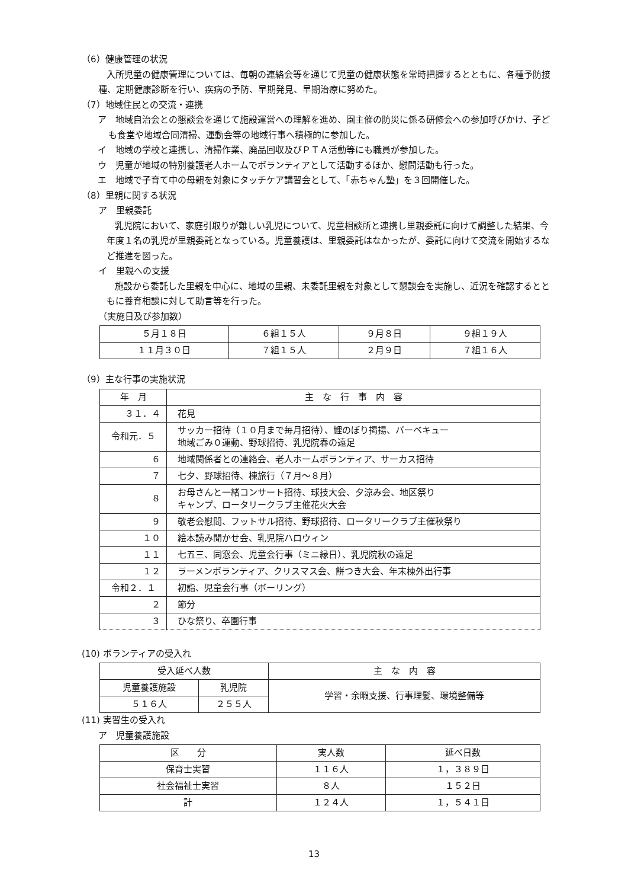（6）健康管理の状況
入所児童の健康管理については、毎朝の連絡会等を通じて児童の健康状態を常時把握するとともに、各種予防接種、定期健康診断を行い、疾病の予防、早期発見、早期治療に努めた。
（7）地域住民との交流・連携
ア　地域自治会との懇談会を通じて施設運営への理解を進め、園主催の防災に係る研修会への参加呼びかけ、子ども食堂や地域合同清掃、運動会等の地域行事へ積極的に参加した。
イ　地域の学校と連携し、清掃作業、廃品回収及びＰＴＡ活動等にも職員が参加した。
ウ　児童が地域の特別養護老人ホームでボランティアとして活動するほか、慰問活動も行った。
エ　地域で子育て中の母親を対象にタッチケア講習会として、「赤ちゃん塾」を３回開催した。
（8）里親に関する状況
ア　里親委託
乳児院において、家庭引取りが難しい乳児について、児童相談所と連携し里親委託に向けて調整した結果、今年度１名の乳児が里親委託となっている。児童養護は、里親委託はなかったが、委託に向けて交流を開始するなど推進を図った。
イ　里親への支援
施設から委託した里親を中心に、地域の里親、未委託里親を対象として懇談会を実施し、近況を確認するとともに養育相談に対して助言等を行った。
（実施日及び参加数）
| ５月１８日 | ６組１５人 | ９月８日 | ９組１９人 |
| １１月３０日 | ７組１５人 | ２月９日 | ７組１６人 |
（9）主な行事の実施状況
| 年 月 | 主 な 行 事 内 容 |
| --- | --- |
| ３１．４ | 花見 |
| 令和元．５ | サッカー招待（１０月まで毎月招待）、鯉のぼり掲揚、バーベキュー 地域ごみ０運動、野球招待、乳児院春の遠足 |
| ６ | 地域関係者との連絡会、老人ホームボランティア、サーカス招待 |
| ７ | 七夕、野球招待、棟旅行（７月～８月） |
| ８ | お母さんと一緒コンサート招待、球技大会、夕涼み会、地区祭り キャンプ、ロータリークラブ主催花火大会 |
| ９ | 敬老会慰問、フットサル招待、野球招待、ロータリークラブ主催秋祭り |
| １０ | 絵本読み聞かせ会、乳児院ハロウィン |
| １１ | 七五三、同窓会、児童会行事（ミニ縁日）、乳児院秋の遠足 |
| １２ | ラーメンボランティア、クリスマス会、餅つき大会、年末棟外出行事 |
| 令和２．１ | 初詣、児童会行事（ボーリング） |
| ２ | 節分 |
| ３ | ひな祭り、卒園行事 |
(10) ボランティアの受入れ
| 受入延べ人数 | | 主 な 内 容 |
| 児童養護施設 | 乳児院 | 学習・余暇支援、行事理髪、環境整備等 |
| ５１６人 | ２５５人 | |
(11) 実習生の受入れ
ア　児童養護施設
| 区 分 | 実人数 | 延べ日数 |
| 保育士実習 | １１６人 | １，３８９日 |
| 社会福祉士実習 | ８人 | １５２日 |
| 計 | １２４人 | １，５４１日 |
13